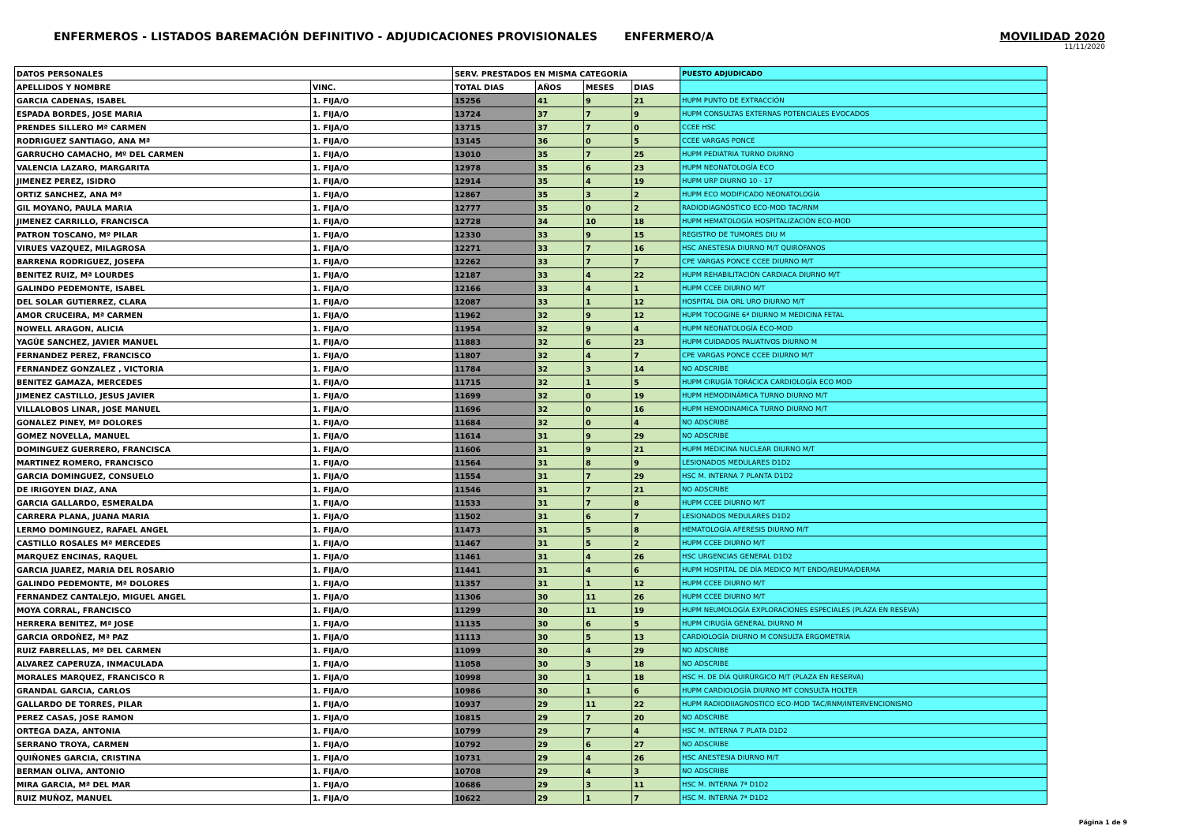ENFERMEROS - LISTADOS BAREMACIÓN DEFINITIVO - ADJUDICACIONES PROVISIONALES ENFERMERO/A MOVILIDAD 2020
11/11/2020
| DATOS PERSONALES | | SERV. PRESTADOS EN MISMA CATEGORÍA | | | | PUESTO ADJUDICADO |
| --- | --- | --- | --- | --- | --- | --- |
| APELLIDOS Y NOMBRE | VINC. | TOTAL DIAS | AÑOS | MESES | DIAS | |
| GARCIA CADENAS, ISABEL | 1. FIJA/O | 15256 | 41 | 9 | 21 | HUPM PUNTO DE EXTRACCIÓN |
| ESPADA BORDES, JOSE MARIA | 1. FIJA/O | 13724 | 37 | 7 | 9 | HUPM CONSULTAS EXTERNAS POTENCIALES EVOCADOS |
| PRENDES SILLERO Mª CARMEN | 1. FIJA/O | 13715 | 37 | 7 | 0 | CCEE HSC |
| RODRIGUEZ SANTIAGO, ANA Mª | 1. FIJA/O | 13145 | 36 | 0 | 5 | CCEE VARGAS PONCE |
| GARRUCHO CAMACHO, Mº DEL CARMEN | 1. FIJA/O | 13010 | 35 | 7 | 25 | HUPM PEDIATRIA TURNO DIURNO |
| VALENCIA LAZARO, MARGARITA | 1. FIJA/O | 12978 | 35 | 6 | 23 | HUPM NEONATOLOGÍA ECO |
| JIMENEZ PEREZ, ISIDRO | 1. FIJA/O | 12914 | 35 | 4 | 19 | HUPM URP DIURNO 10 - 17 |
| ORTIZ SANCHEZ, ANA Mª | 1. FIJA/O | 12867 | 35 | 3 | 2 | HUPM ECO MODIFICADO NEONATOLOGÍA |
| GIL MOYANO, PAULA MARIA | 1. FIJA/O | 12777 | 35 | 0 | 2 | RADIODIAGNÓSTICO ECO-MOD TAC/RNM |
| JIMENEZ CARRILLO, FRANCISCA | 1. FIJA/O | 12728 | 34 | 10 | 18 | HUPM HEMATOLOGÍA HOSPITALIZACIÓN ECO-MOD |
| PATRON TOSCANO, Mº PILAR | 1. FIJA/O | 12330 | 33 | 9 | 15 | REGISTRO DE TUMORES DIU M |
| VIRUES VAZQUEZ, MILAGROSA | 1. FIJA/O | 12271 | 33 | 7 | 16 | HSC ANESTESIA DIURNO M/T QUIRÓFANOS |
| BARRENA RODRIGUEZ, JOSEFA | 1. FIJA/O | 12262 | 33 | 7 | 7 | CPE VARGAS PONCE CCEE DIURNO M/T |
| BENITEZ RUIZ, Mª LOURDES | 1. FIJA/O | 12187 | 33 | 4 | 22 | HUPM REHABILITACIÓN CARDIACA DIURNO M/T |
| GALINDO PEDEMONTE, ISABEL | 1. FIJA/O | 12166 | 33 | 4 | 1 | HUPM CCEE DIURNO M/T |
| DEL SOLAR GUTIERREZ, CLARA | 1. FIJA/O | 12087 | 33 | 1 | 12 | HOSPITAL DIA ORL URO DIURNO M/T |
| AMOR CRUCEIRA, Mª CARMEN | 1. FIJA/O | 11962 | 32 | 9 | 12 | HUPM TOCOGINE 6ª DIURNO M MEDICINA FETAL |
| NOWELL ARAGON, ALICIA | 1. FIJA/O | 11954 | 32 | 9 | 4 | HUPM NEONATOLOGÍA ECO-MOD |
| YAGÜE SANCHEZ, JAVIER MANUEL | 1. FIJA/O | 11883 | 32 | 6 | 23 | HUPM CUIDADOS PALIATIVOS DIURNO M |
| FERNANDEZ PEREZ, FRANCISCO | 1. FIJA/O | 11807 | 32 | 4 | 7 | CPE VARGAS PONCE CCEE DIURNO M/T |
| FERNANDEZ GONZALEZ , VICTORIA | 1. FIJA/O | 11784 | 32 | 3 | 14 | NO ADSCRIBE |
| BENITEZ GAMAZA, MERCEDES | 1. FIJA/O | 11715 | 32 | 1 | 5 | HUPM CIRUGÍA TORÁCICA CARDIOLOGÍA ECO MOD |
| JIMENEZ CASTILLO, JESUS JAVIER | 1. FIJA/O | 11699 | 32 | 0 | 19 | HUPM HEMODINÁMICA TURNO DIURNO M/T |
| VILLALOBOS LINAR, JOSE MANUEL | 1. FIJA/O | 11696 | 32 | 0 | 16 | HUPM HEMODINAMICA TURNO DIURNO M/T |
| GONALEZ PINEY, Mª DOLORES | 1. FIJA/O | 11684 | 32 | 0 | 4 | NO ADSCRIBE |
| GOMEZ NOVELLA, MANUEL | 1. FIJA/O | 11614 | 31 | 9 | 29 | NO ADSCRIBE |
| DOMINGUEZ GUERRERO, FRANCISCA | 1. FIJA/O | 11606 | 31 | 9 | 21 | HUPM MEDICINA NUCLEAR DIURNO M/T |
| MARTINEZ ROMERO, FRANCISCO | 1. FIJA/O | 11564 | 31 | 8 | 9 | LESIONADOS MEDULARES D1D2 |
| GARCIA DOMINGUEZ, CONSUELO | 1. FIJA/O | 11554 | 31 | 7 | 29 | HSC M. INTERNA 7 PLANTA D1D2 |
| DE IRIGOYEN DIAZ, ANA | 1. FIJA/O | 11546 | 31 | 7 | 21 | NO ADSCRIBE |
| GARCIA GALLARDO, ESMERALDA | 1. FIJA/O | 11533 | 31 | 7 | 8 | HUPM CCEE DIURNO M/T |
| CARRERA PLANA, JUANA MARIA | 1. FIJA/O | 11502 | 31 | 6 | 7 | LESIONADOS MEDULARES D1D2 |
| LERMO DOMINGUEZ, RAFAEL ANGEL | 1. FIJA/O | 11473 | 31 | 5 | 8 | HEMATOLOGÍA AFERESIS DIURNO M/T |
| CASTILLO ROSALES Mª MERCEDES | 1. FIJA/O | 11467 | 31 | 5 | 2 | HUPM CCEE DIURNO M/T |
| MARQUEZ ENCINAS, RAQUEL | 1. FIJA/O | 11461 | 31 | 4 | 26 | HSC URGENCIAS GENERAL D1D2 |
| GARCIA JUAREZ, MARIA DEL ROSARIO | 1. FIJA/O | 11441 | 31 | 4 | 6 | HUPM HOSPITAL DE DÍA MEDICO M/T ENDO/REUMA/DERMA |
| GALINDO PEDEMONTE, Mª DOLORES | 1. FIJA/O | 11357 | 31 | 1 | 12 | HUPM CCEE DIURNO M/T |
| FERNANDEZ CANTALEJO, MIGUEL ANGEL | 1. FIJA/O | 11306 | 30 | 11 | 26 | HUPM CCEE DIURNO M/T |
| MOYA CORRAL, FRANCISCO | 1. FIJA/O | 11299 | 30 | 11 | 19 | HUPM NEUMOLOGÍA EXPLORACIONES ESPECIALES (PLAZA EN RESEVA) |
| HERRERA BENITEZ, Mª JOSE | 1. FIJA/O | 11135 | 30 | 6 | 5 | HUPM CIRUGÍA GENERAL DIURNO M |
| GARCIA ORDOÑEZ, Mª PAZ | 1. FIJA/O | 11113 | 30 | 5 | 13 | CARDIOLOGÍA DIURNO M CONSULTA ERGOMETRÍA |
| RUIZ FABRELLAS, Mª DEL CARMEN | 1. FIJA/O | 11099 | 30 | 4 | 29 | NO ADSCRIBE |
| ALVAREZ CAPERUZA, INMACULADA | 1. FIJA/O | 11058 | 30 | 3 | 18 | NO ADSCRIBE |
| MORALES MARQUEZ, FRANCISCO R | 1. FIJA/O | 10998 | 30 | 1 | 18 | HSC H. DE DÍA QUIRÚRGICO M/T (PLAZA EN RESERVA) |
| GRANDAL GARCIA, CARLOS | 1. FIJA/O | 10986 | 30 | 1 | 6 | HUPM CARDIOLOGÍA DIURNO MT CONSULTA HOLTER |
| GALLARDO DE TORRES, PILAR | 1. FIJA/O | 10937 | 29 | 11 | 22 | HUPM RADIODIIAGNOSTICO ECO-MOD TAC/RNM/INTERVENCIONISMO |
| PEREZ CASAS, JOSE RAMON | 1. FIJA/O | 10815 | 29 | 7 | 20 | NO ADSCRIBE |
| ORTEGA DAZA, ANTONIA | 1. FIJA/O | 10799 | 29 | 7 | 4 | HSC M. INTERNA 7 PLATA D1D2 |
| SERRANO TROYA, CARMEN | 1. FIJA/O | 10792 | 29 | 6 | 27 | NO ADSCRIBE |
| QUIÑONES GARCIA, CRISTINA | 1. FIJA/O | 10731 | 29 | 4 | 26 | HSC ANESTESIA DIURNO M/T |
| BERMAN OLIVA, ANTONIO | 1. FIJA/O | 10708 | 29 | 4 | 3 | NO ADSCRIBE |
| MIRA GARCIA, Mª DEL MAR | 1. FIJA/O | 10686 | 29 | 3 | 11 | HSC M. INTERNA 7ª D1D2 |
| RUIZ MUÑOZ, MANUEL | 1. FIJA/O | 10622 | 29 | 1 | 7 | HSC M. INTERNA 7ª D1D2 |
Página 1 de 9